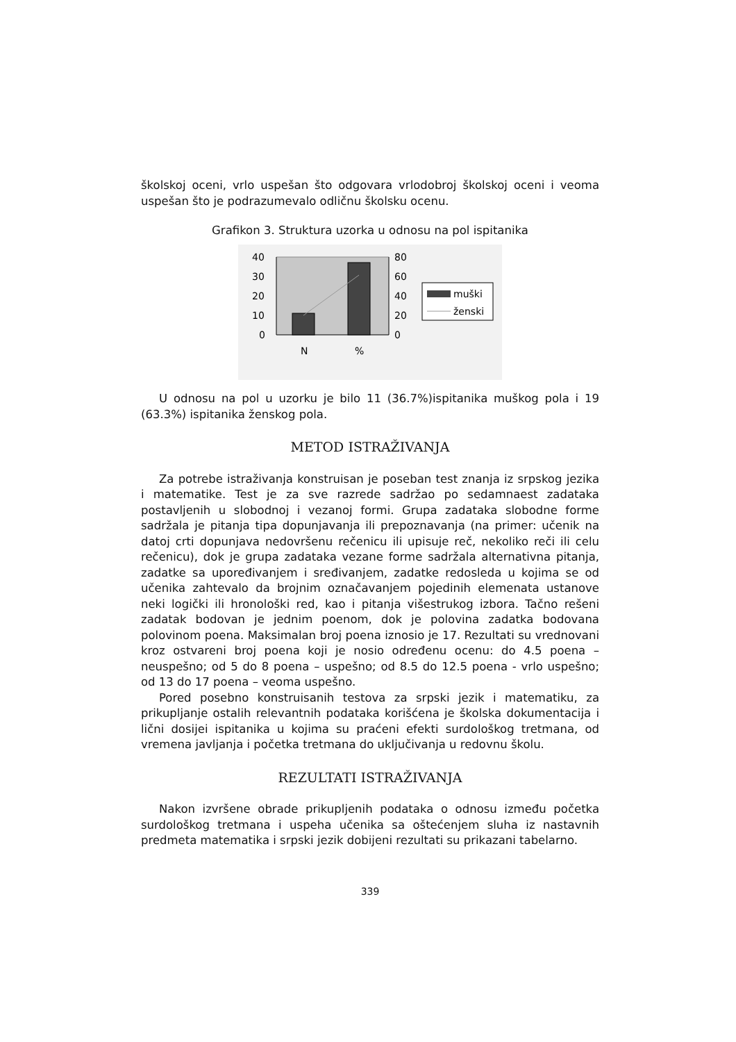školskoj oceni, vrlo uspešan što odgovara vrlodobroj školskoj oceni i veoma uspešan što je podrazumevalo odličnu školsku ocenu.
Grafikon 3. Struktura uzorka u odnosu na pol ispitanika
40
30
20
10
0
80
60
40
20
0
N
%
muški
ženski
U odnosu na pol u uzorku je bilo 11 (36.7%)ispitanika muškog pola i 19 (63.3%) ispitanika ženskog pola.
METOD ISTRAŽIVANJA
Za potrebe istraživanja konstruisan je poseban test znanja iz srpskog jezika i matematike. Test je za sve razrede sadržao po sedamnaest zadataka postavljenih u slobodnoj i vezanoj formi. Grupa zadataka slobodne forme sadržala je pitanja tipa dopunjavanja ili prepoznavanja (na primer: učenik na datoj crti dopunjava nedovršenu rečenicu ili upisuje reč, nekoliko reči ili celu rečenicu), dok je grupa zadataka vezane forme sadržala alternativna pitanja, zadatke sa upoređivanjem i sređivanjem, zadatke redosleda u kojima se od učenika zahtevalo da brojnim označavanjem pojedinih elemenata ustanove neki logički ili hronološki red, kao i pitanja višestrukog izbora. Tačno rešeni zadatak bodovan je jednim poenom, dok je polovina zadatka bodovana polovinom poena. Maksimalan broj poena iznosio je 17. Rezultati su vrednovani kroz ostvareni broj poena koji je nosio određenu ocenu: do 4.5 poena – neuspešno; od 5 do 8 poena – uspešno; od 8.5 do 12.5 poena - vrlo uspešno; od 13 do 17 poena – veoma uspešno.
Pored posebno konstruisanih testova za srpski jezik i matematiku, za prikupljanje ostalih relevantnih podataka korišćena je školska dokumentacija i lični dosijei ispitanika u kojima su praćeni efekti surdološkog tretmana, od vremena javljanja i početka tretmana do uključivanja u redovnu školu.
REZULTATI ISTRAŽIVANJA
Nakon izvršene obrade prikupljenih podataka o odnosu između početka surdološkog tretmana i uspeha učenika sa oštećenjem sluha iz nastavnih predmeta matematika i srpski jezik dobijeni rezultati su prikazani tabelarno.
339